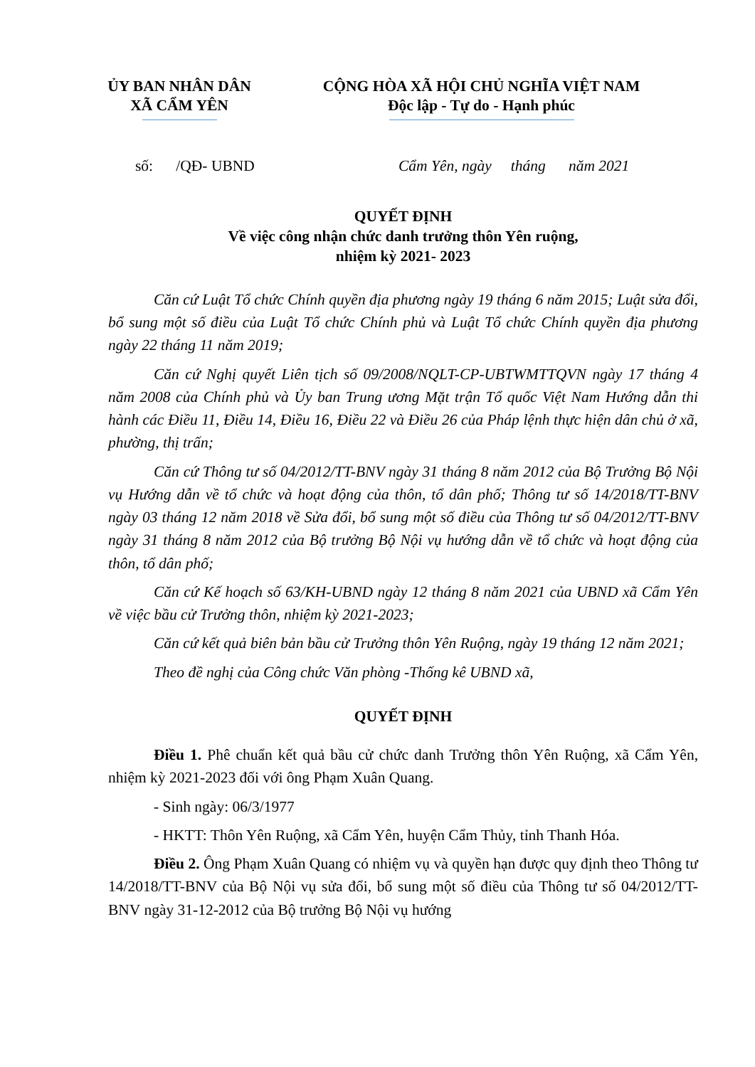ỦY BAN NHÂN DÂN
XÃ CẨM YÊN
CỘNG HÒA XÃ HỘI CHỦ NGHĨA VIỆT NAM
Độc lập - Tự do - Hạnh phúc
số: /QĐ- UBND Cẩm Yên, ngày tháng năm 2021
QUYẾT ĐỊNH
Về việc công nhận chức danh trưởng thôn Yên ruộng,
nhiệm kỳ 2021- 2023
Căn cứ Luật Tổ chức Chính quyền địa phương ngày 19 tháng 6 năm 2015; Luật sửa đổi, bổ sung một số điều của Luật Tổ chức Chính phủ và Luật Tổ chức Chính quyền địa phương ngày 22 tháng 11 năm 2019;
Căn cứ Nghị quyết Liên tịch số 09/2008/NQLT-CP-UBTWMTTQVN ngày 17 tháng 4 năm 2008 của Chính phủ và Ủy ban Trung ương Mặt trận Tổ quốc Việt Nam Hướng dẫn thi hành các Điều 11, Điều 14, Điều 16, Điều 22 và Điều 26 của Pháp lệnh thực hiện dân chủ ở xã, phường, thị trấn;
Căn cứ Thông tư số 04/2012/TT-BNV ngày 31 tháng 8 năm 2012 của Bộ Trưởng Bộ Nội vụ Hướng dẫn về tổ chức và hoạt động của thôn, tổ dân phố; Thông tư số 14/2018/TT-BNV ngày 03 tháng 12 năm 2018 về Sửa đổi, bổ sung một số điều của Thông tư số 04/2012/TT-BNV ngày 31 tháng 8 năm 2012 của Bộ trưởng Bộ Nội vụ hướng dẫn về tổ chức và hoạt động của thôn, tổ dân phố;
Căn cứ Kế hoạch số 63/KH-UBND ngày 12 tháng 8 năm 2021 của UBND xã Cẩm Yên về việc bầu cử Trưởng thôn, nhiệm kỳ 2021-2023;
Căn cứ kết quả biên bản bầu cử Trưởng thôn Yên Ruộng, ngày 19 tháng 12 năm 2021;
Theo đề nghị của Công chức Văn phòng -Thống kê UBND xã,
QUYẾT ĐỊNH
Điều 1. Phê chuẩn kết quả bầu cử chức danh Trưởng thôn Yên Ruộng, xã Cẩm Yên, nhiệm kỳ 2021-2023 đối với ông Phạm Xuân Quang.
- Sinh ngày: 06/3/1977
- HKTT: Thôn Yên Ruộng, xã Cẩm Yên, huyện Cẩm Thủy, tỉnh Thanh Hóa.
Điều 2. Ông Phạm Xuân Quang có nhiệm vụ và quyền hạn được quy định theo Thông tư 14/2018/TT-BNV của Bộ Nội vụ sửa đổi, bổ sung một số điều của Thông tư số 04/2012/TT-BNV ngày 31-12-2012 của Bộ trưởng Bộ Nội vụ hướng